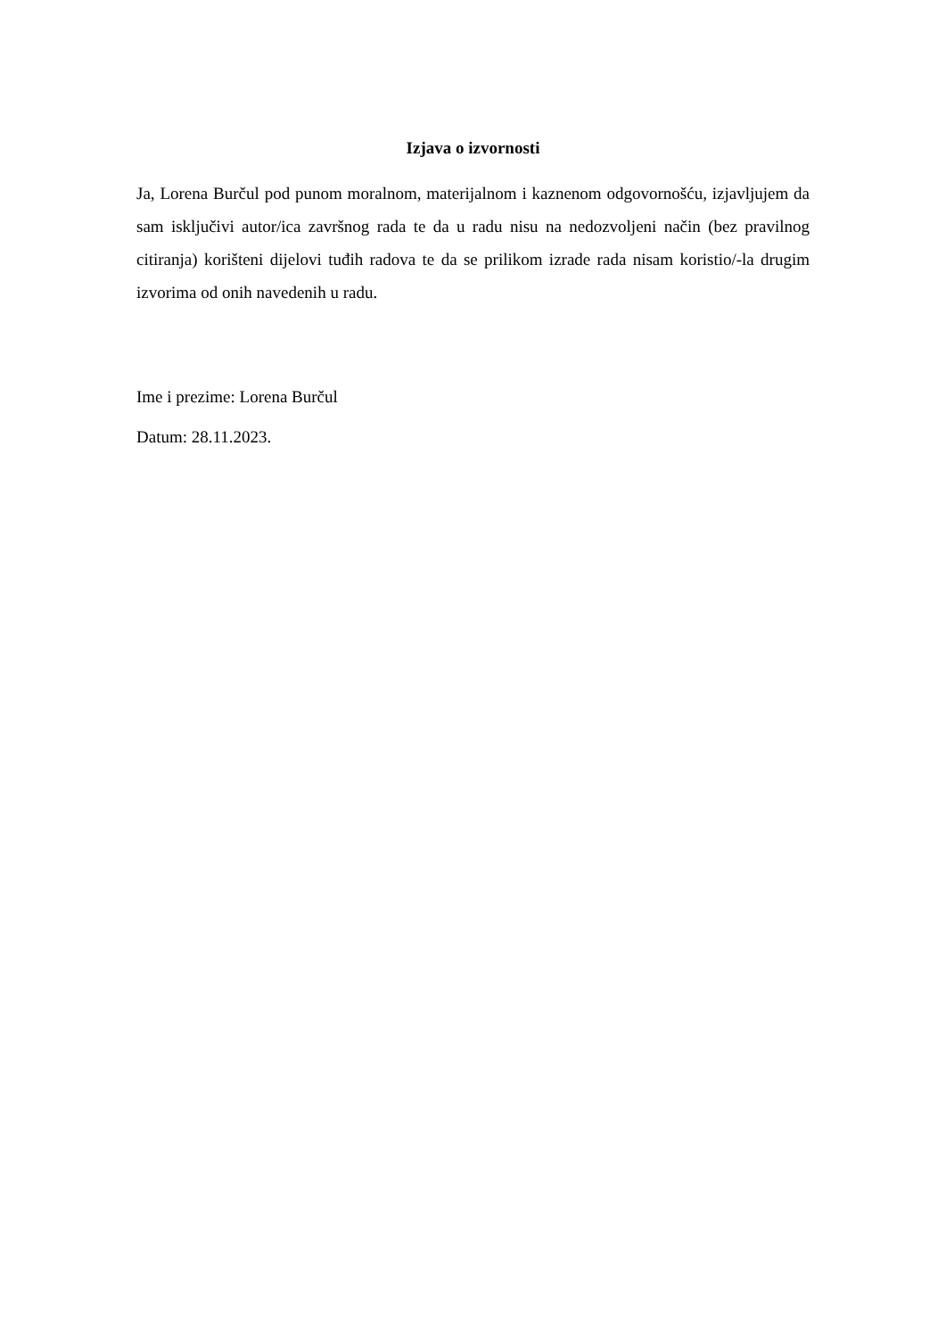Izjava o izvornosti
Ja, Lorena Burčul pod punom moralnom, materijalnom i kaznenom odgovornošću, izjavljujem da sam isključivi autor/ica završnog rada te da u radu nisu na nedozvoljeni način (bez pravilnog citiranja) korišteni dijelovi tuđih radova te da se prilikom izrade rada nisam koristio/-la drugim izvorima od onih navedenih u radu.
Ime i prezime: Lorena Burčul
Datum: 28.11.2023.